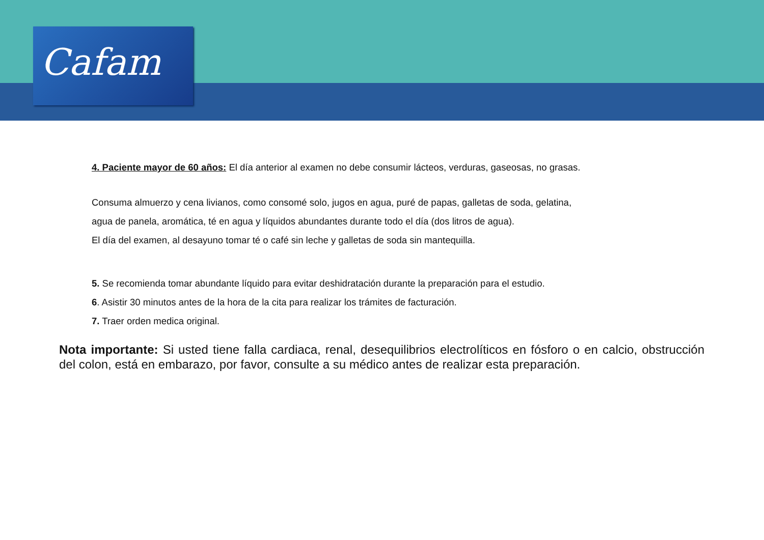Cafam
4. Paciente mayor de 60 años: El día anterior al examen no debe consumir lácteos, verduras, gaseosas, no grasas.
Consuma almuerzo y cena livianos, como consomé solo, jugos en agua, puré de papas, galletas de soda, gelatina,
agua de panela, aromática, té en agua y líquidos abundantes durante todo el día (dos litros de agua).
El día del examen, al desayuno tomar té o café sin leche y galletas de soda sin mantequilla.
5. Se recomienda tomar abundante líquido para evitar deshidratación durante la preparación para el estudio.
6. Asistir 30 minutos antes de la hora de la cita para realizar los trámites de facturación.
7. Traer orden medica original.
Nota importante: Si usted tiene falla cardiaca, renal, desequilibrios electrolíticos en fósforo o en calcio, obstrucción del colon, está en embarazo, por favor, consulte a su médico antes de realizar esta preparación.